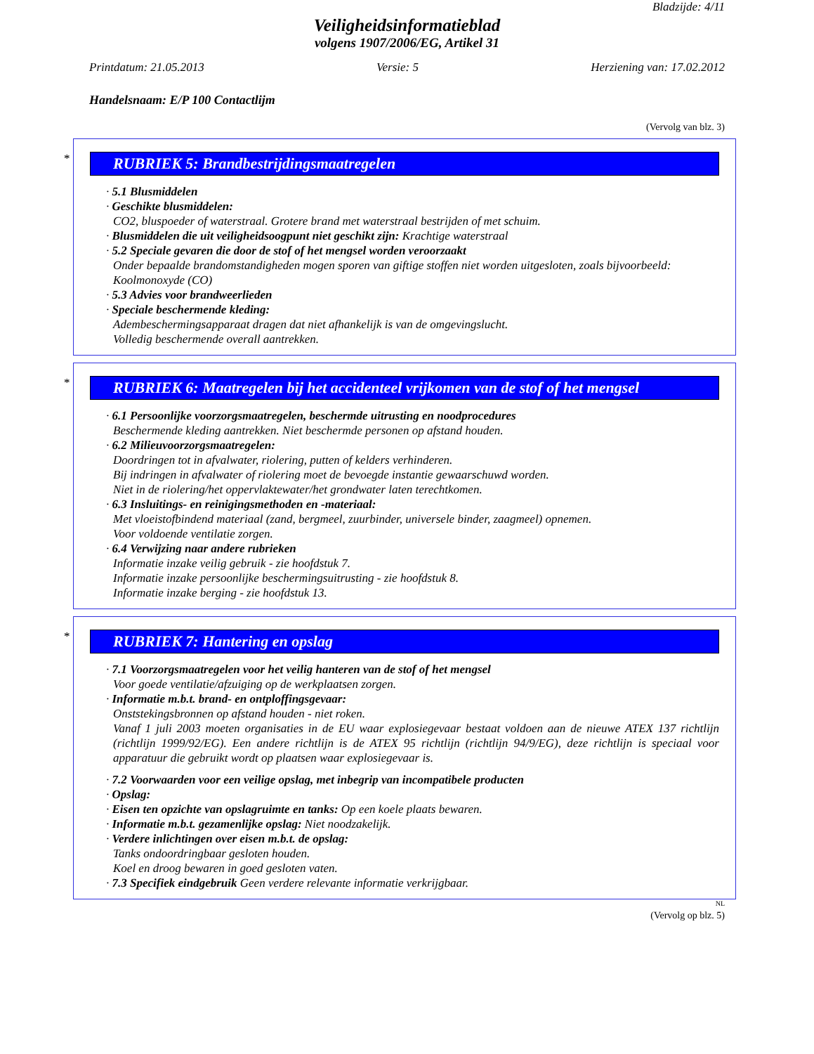Bladzijde: 4/11
Veiligheidsinformatieblad
volgens 1907/2006/EG, Artikel 31
Printdatum: 21.05.2013 Versie: 5 Herziening van: 17.02.2012
Handelsnaam: E/P 100 Contactlijm
(Vervolg van blz. 3)
*
RUBRIEK 5: Brandbestrijdingsmaatregelen
· 5.1 Blusmiddelen
· Geschikte blusmiddelen:
CO2, bluspoeder of waterstraal. Grotere brand met waterstraal bestrijden of met schuim.
· Blusmiddelen die uit veiligheidsoogpunt niet geschikt zijn: Krachtige waterstraal
· 5.2 Speciale gevaren die door de stof of het mengsel worden veroorzaakt
Onder bepaalde brandomstandigheden mogen sporen van giftige stoffen niet worden uitgesloten, zoals bijvoorbeeld:
Koolmonoxyde (CO)
· 5.3 Advies voor brandweerlieden
· Speciale beschermende kleding:
Adembeschermingsapparaat dragen dat niet afhankelijk is van de omgevingslucht.
Volledig beschermende overall aantrekken.
*
RUBRIEK 6: Maatregelen bij het accidenteel vrijkomen van de stof of het mengsel
· 6.1 Persoonlijke voorzorgsmaatregelen, beschermde uitrusting en noodprocedures
Beschermende kleding aantrekken. Niet beschermde personen op afstand houden.
· 6.2 Milieuvoorzorgsmaatregelen:
Doordringen tot in afvalwater, riolering, putten of kelders verhinderen.
Bij indringen in afvalwater of riolering moet de bevoegde instantie gewaarschuwd worden.
Niet in de riolering/het oppervlaktewater/het grondwater laten terechtkomen.
· 6.3 Insluitings- en reinigingsmethoden en -materiaal:
Met vloeistofbindend materiaal (zand, bergmeel, zuurbinder, universele binder, zaagmeel) opnemen.
Voor voldoende ventilatie zorgen.
· 6.4 Verwijzing naar andere rubrieken
Informatie inzake veilig gebruik - zie hoofdstuk 7.
Informatie inzake persoonlijke beschermingsuitrusting - zie hoofdstuk 8.
Informatie inzake berging - zie hoofdstuk 13.
*
RUBRIEK 7: Hantering en opslag
· 7.1 Voorzorgsmaatregelen voor het veilig hanteren van de stof of het mengsel
Voor goede ventilatie/afzuiging op de werkplaatsen zorgen.
· Informatie m.b.t. brand- en ontploffingsgevaar:
Onststekingsbronnen op afstand houden - niet roken.
Vanaf 1 juli 2003 moeten organisaties in de EU waar explosiegevaar bestaat voldoen aan de nieuwe ATEX 137 richtlijn (richtlijn 1999/92/EG). Een andere richtlijn is de ATEX 95 richtlijn (richtlijn 94/9/EG), deze richtlijn is speciaal voor apparatuur die gebruikt wordt op plaatsen waar explosiegevaar is.
· 7.2 Voorwaarden voor een veilige opslag, met inbegrip van incompatibele producten
· Opslag:
· Eisen ten opzichte van opslagruimte en tanks: Op een koele plaats bewaren.
· Informatie m.b.t. gezamenlijke opslag: Niet noodzakelijk.
· Verdere inlichtingen over eisen m.b.t. de opslag:
Tanks ondoordringbaar gesloten houden.
Koel en droog bewaren in goed gesloten vaten.
· 7.3 Specifiek eindgebruik Geen verdere relevante informatie verkrijgbaar.
NL
(Vervolg op blz. 5)